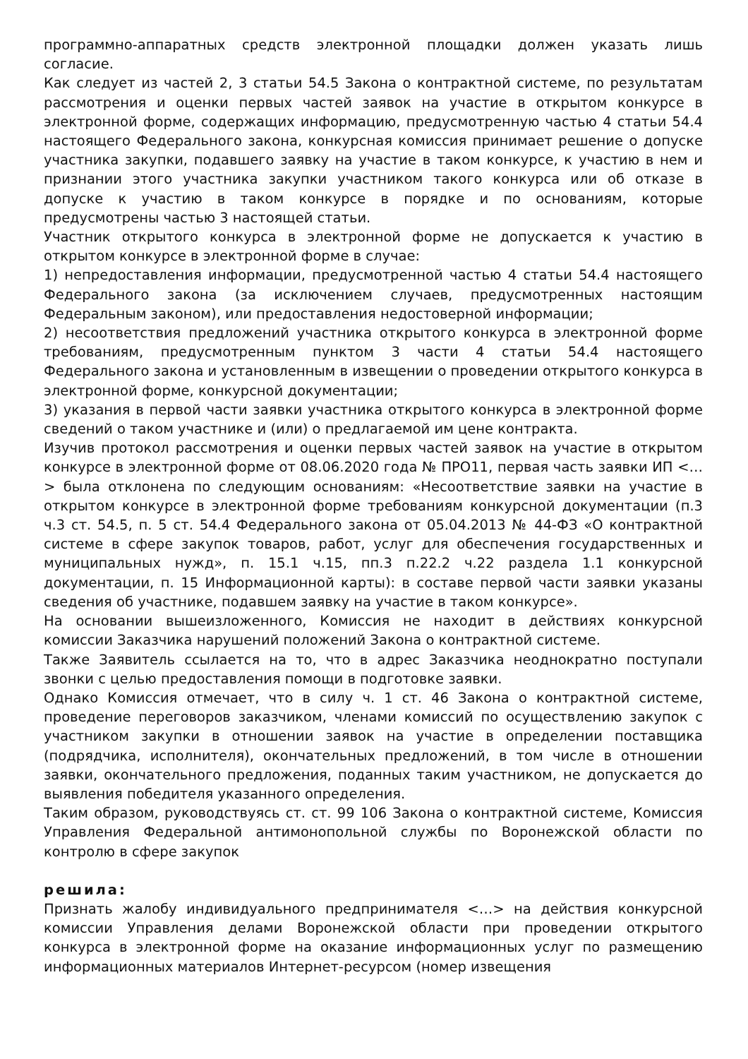программно-аппаратных средств электронной площадки должен указать лишь согласие.
Как следует из частей 2, 3 статьи 54.5 Закона о контрактной системе, по результатам рассмотрения и оценки первых частей заявок на участие в открытом конкурсе в электронной форме, содержащих информацию, предусмотренную частью 4 статьи 54.4 настоящего Федерального закона, конкурсная комиссия принимает решение о допуске участника закупки, подавшего заявку на участие в таком конкурсе, к участию в нем и признании этого участника закупки участником такого конкурса или об отказе в допуске к участию в таком конкурсе в порядке и по основаниям, которые предусмотрены частью 3 настоящей статьи.
Участник открытого конкурса в электронной форме не допускается к участию в открытом конкурсе в электронной форме в случае:
1) непредоставления информации, предусмотренной частью 4 статьи 54.4 настоящего Федерального закона (за исключением случаев, предусмотренных настоящим Федеральным законом), или предоставления недостоверной информации;
2) несоответствия предложений участника открытого конкурса в электронной форме требованиям, предусмотренным пунктом 3 части 4 статьи 54.4 настоящего Федерального закона и установленным в извещении о проведении открытого конкурса в электронной форме, конкурсной документации;
3) указания в первой части заявки участника открытого конкурса в электронной форме сведений о таком участнике и (или) о предлагаемой им цене контракта.
Изучив протокол рассмотрения и оценки первых частей заявок на участие в открытом конкурсе в электронной форме от 08.06.2020 года № ПРО11, первая часть заявки ИП <…> была отклонена по следующим основаниям: «Несоответствие заявки на участие в открытом конкурсе в электронной форме требованиям конкурсной документации (п.3 ч.3 ст. 54.5, п. 5 ст. 54.4 Федерального закона от 05.04.2013 № 44-ФЗ «О контрактной системе в сфере закупок товаров, работ, услуг для обеспечения государственных и муниципальных нужд», п. 15.1 ч.15, пп.3 п.22.2 ч.22 раздела 1.1 конкурсной документации, п. 15 Информационной карты): в составе первой части заявки указаны сведения об участнике, подавшем заявку на участие в таком конкурсе».
На основании вышеизложенного, Комиссия не находит в действиях конкурсной комиссии Заказчика нарушений положений Закона о контрактной системе.
Также Заявитель ссылается на то, что в адрес Заказчика неоднократно поступали звонки с целью предоставления помощи в подготовке заявки.
Однако Комиссия отмечает, что в силу ч. 1 ст. 46 Закона о контрактной системе, проведение переговоров заказчиком, членами комиссий по осуществлению закупок с участником закупки в отношении заявок на участие в определении поставщика (подрядчика, исполнителя), окончательных предложений, в том числе в отношении заявки, окончательного предложения, поданных таким участником, не допускается до выявления победителя указанного определения.
Таким образом, руководствуясь ст. ст. 99 106 Закона о контрактной системе, Комиссия Управления Федеральной антимонопольной службы по Воронежской области по контролю в сфере закупок
решила:
Признать жалобу индивидуального предпринимателя <…> на действия конкурсной комиссии Управления делами Воронежской области при проведении открытого конкурса в электронной форме на оказание информационных услуг по размещению информационных материалов Интернет-ресурсом (номер извещения